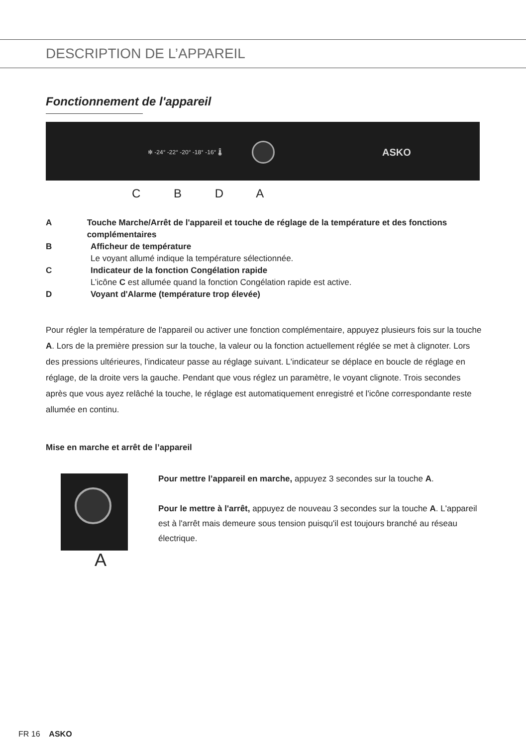DESCRIPTION DE L’APPAREIL
Fonctionnement de l'appareil
✻ -24° -22° -20° -18° -16° 🌡 ASKO
C B D A
A Touche Marche/Arrêt de l'appareil et touche de réglage de la température et des fonctions complémentaires
B Afficheur de température
Le voyant allumé indique la température sélectionnée.
C Indicateur de la fonction Congélation rapide
L’icône C est allumée quand la fonction Congélation rapide est active.
D Voyant d'Alarme (température trop élevée)
Pour régler la température de l'appareil ou activer une fonction complémentaire, appuyez plusieurs fois sur la touche A. Lors de la première pression sur la touche, la valeur ou la fonction actuellement réglée se met à clignoter. Lors des pressions ultérieures, l'indicateur passe au réglage suivant. L'indicateur se déplace en boucle de réglage en réglage, de la droite vers la gauche. Pendant que vous réglez un paramètre, le voyant clignote. Trois secondes après que vous ayez relâché la touche, le réglage est automatiquement enregistré et l'icône correspondante reste allumée en continu.
Mise en marche et arrêt de l’appareil
A
Pour mettre l’appareil en marche, appuyez 3 secondes sur la touche A.
Pour le mettre à l'arrêt, appuyez de nouveau 3 secondes sur la touche A. L'appareil est à l'arrêt mais demeure sous tension puisqu'il est toujours branché au réseau électrique.
FR 16 ASKO